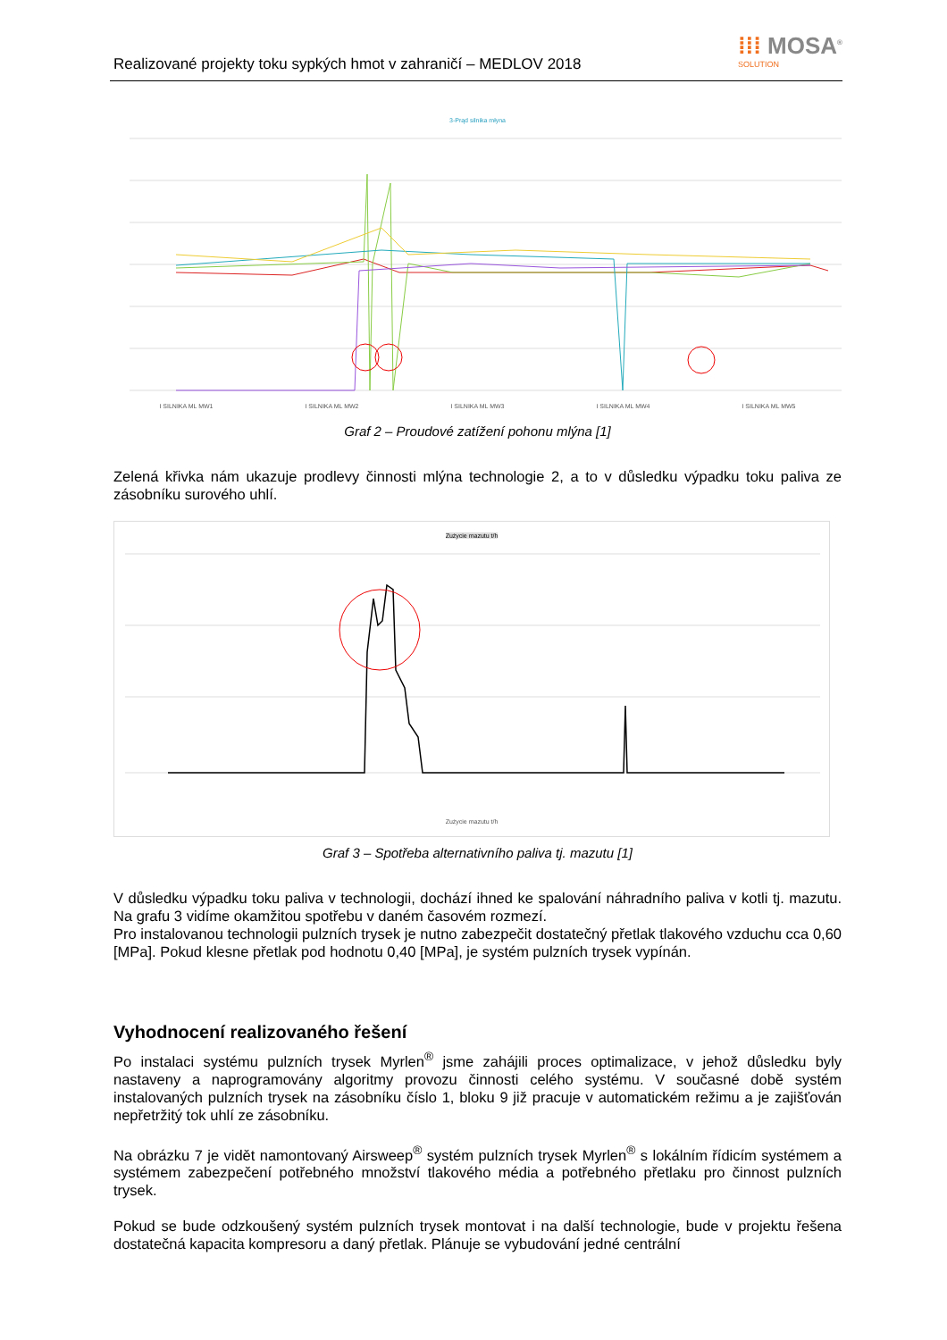Realizované projekty toku sypkých hmot v zahraničí – MEDLOV 2018
⁞⁞⁞ MOSA<sup>®</sup>
SOLUTION
3-Prąd silnika młyna
I SILNIKA ML MW1 I SILNIKA ML MW2 I SILNIKA ML MW3 I SILNIKA ML MW4 I SILNIKA ML MW5
Graf 2 – Proudové zatížení pohonu mlýna [1]
Zelená křivka nám ukazuje prodlevy činnosti mlýna technologie 2, a to v důsledku výpadku toku paliva ze zásobníku surového uhlí.
Zużycie mazutu t/h
Zużycie mazutu t/h
Graf 3 – Spotřeba alternativního paliva tj. mazutu [1]
V důsledku výpadku toku paliva v technologii, dochází ihned ke spalování náhradního paliva v kotli tj. mazutu. Na grafu 3 vidíme okamžitou spotřebu v daném časovém rozmezí.
Pro instalovanou technologii pulzních trysek je nutno zabezpečit dostatečný přetlak tlakového vzduchu cca 0,60 [MPa]. Pokud klesne přetlak pod hodnotu 0,40 [MPa], je systém pulzních trysek vypínán.
Vyhodnocení realizovaného řešení
Po instalaci systému pulzních trysek Myrlen<sup>®</sup> jsme zahájili proces optimalizace, v jehož důsledku byly nastaveny a naprogramovány algoritmy provozu činnosti celého systému. V současné době systém instalovaných pulzních trysek na zásobníku číslo 1, bloku 9 již pracuje v automatickém režimu a je zajišťován nepřetržitý tok uhlí ze zásobníku.
Na obrázku 7 je vidět namontovaný Airsweep<sup>®</sup> systém pulzních trysek Myrlen<sup>®</sup> s lokálním řídicím systémem a systémem zabezpečení potřebného množství tlakového média a potřebného přetlaku pro činnost pulzních trysek.
Pokud se bude odzkoušený systém pulzních trysek montovat i na další technologie, bude v projektu řešena dostatečná kapacita kompresoru a daný přetlak. Plánuje se vybudování jedné centrální